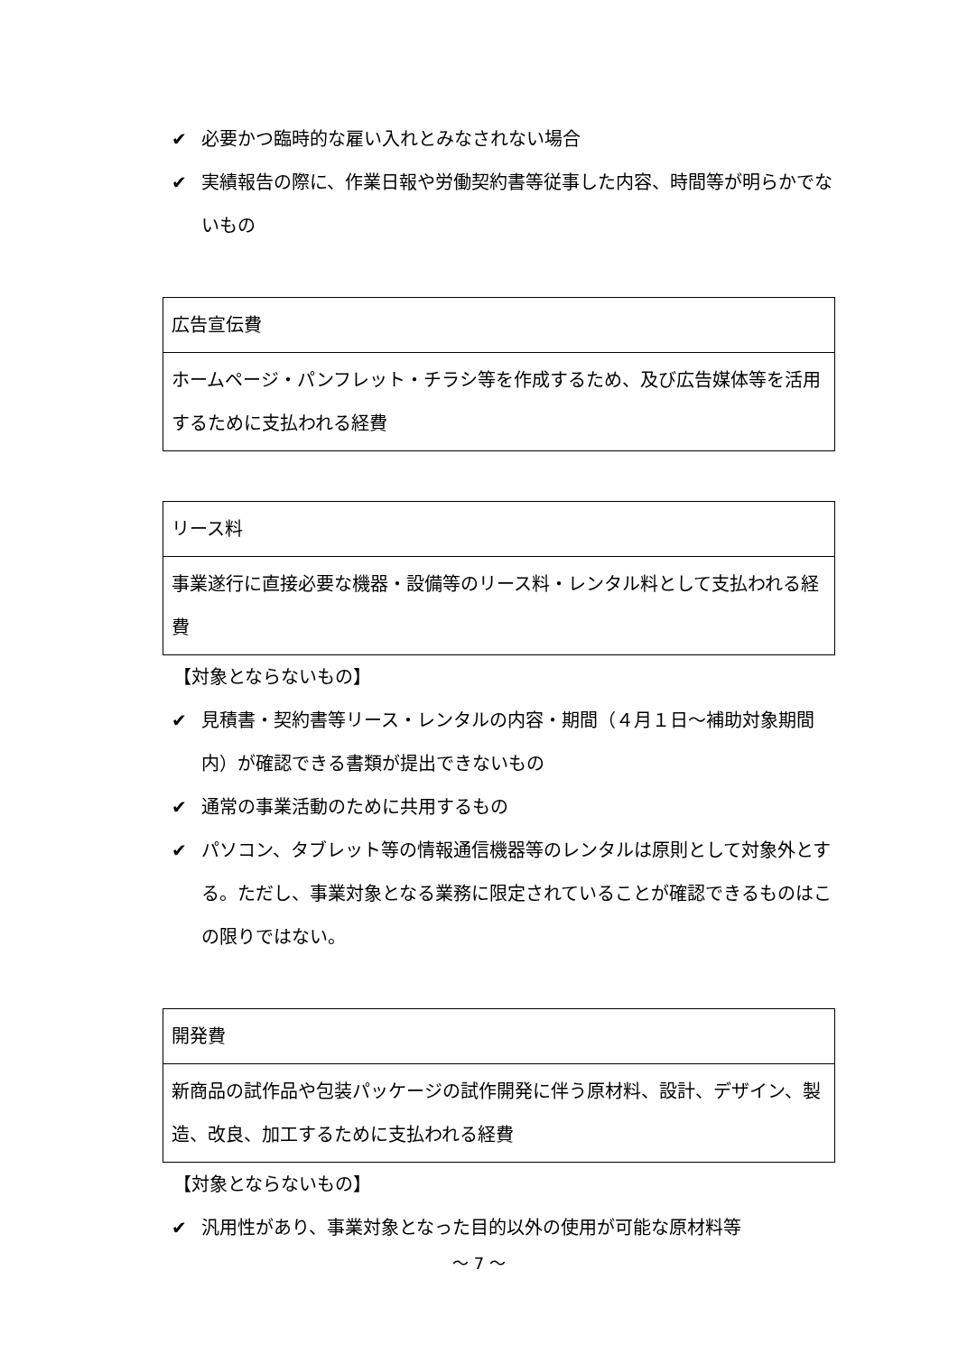✔ 必要かつ臨時的な雇い入れとみなされない場合
✔ 実績報告の際に、作業日報や労働契約書等従事した内容、時間等が明らかでないもの
| 広告宣伝費 |
| ホームページ・パンフレット・チラシ等を作成するため、及び広告媒体等を活用するために支払われる経費 |
| リース料 |
| 事業遂行に直接必要な機器・設備等のリース料・レンタル料として支払われる経費 |
【対象とならないもの】
✔ 見積書・契約書等リース・レンタルの内容・期間（４月１日～補助対象期間内）が確認できる書類が提出できないもの
✔ 通常の事業活動のために共用するもの
✔ パソコン、タブレット等の情報通信機器等のレンタルは原則として対象外とする。ただし、事業対象となる業務に限定されていることが確認できるものはこの限りではない。
| 開発費 |
| 新商品の試作品や包装パッケージの試作開発に伴う原材料、設計、デザイン、製造、改良、加工するために支払われる経費 |
【対象とならないもの】
✔ 汎用性があり、事業対象となった目的以外の使用が可能な原材料等
～ 7 ～